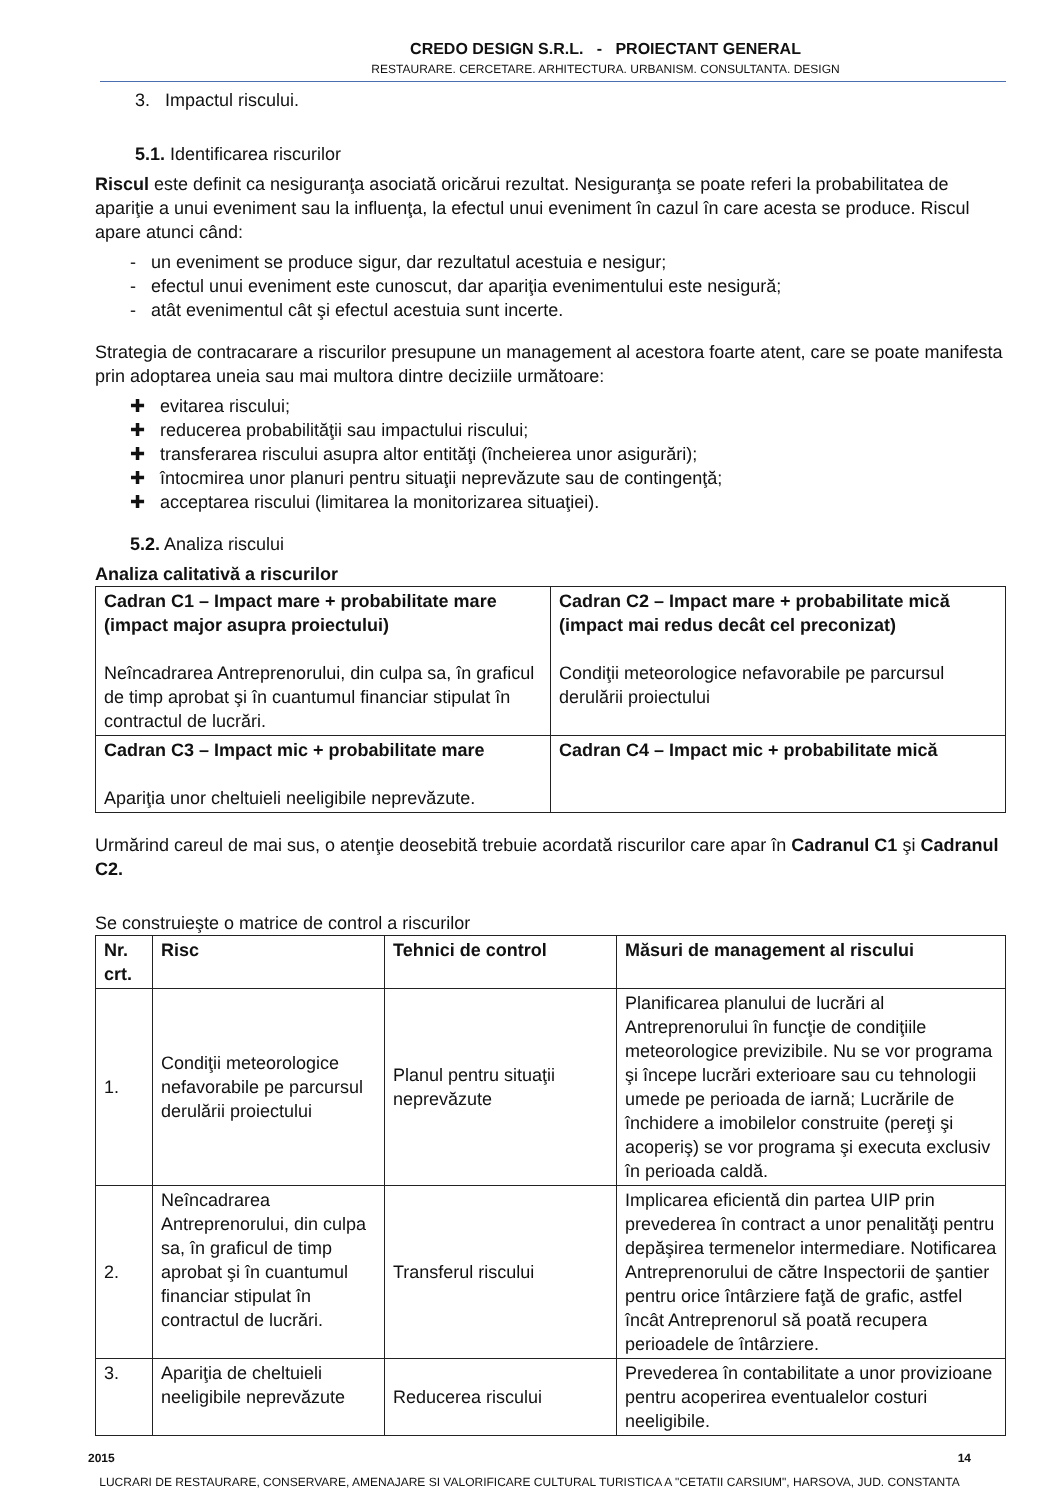CREDO DESIGN S.R.L. - PROIECTANT GENERAL
RESTAURARE. CERCETARE. ARHITECTURA. URBANISM. CONSULTANTA. DESIGN
3. Impactul riscului.
5.1. Identificarea riscurilor
Riscul este definit ca nesiguranţa asociată oricărui rezultat. Nesiguranţa se poate referi la probabilitatea de apariţie a unui eveniment sau la influenţa, la efectul unui eveniment în cazul în care acesta se produce. Riscul apare atunci când:
- un eveniment se produce sigur, dar rezultatul acestuia e nesigur;
- efectul unui eveniment este cunoscut, dar apariţia evenimentului este nesigură;
- atât evenimentul cât şi efectul acestuia sunt incerte.
Strategia de contracarare a riscurilor presupune un management al acestora foarte atent, care se poate manifesta prin adoptarea uneia sau mai multora dintre deciziile următoare:
✚ evitarea riscului;
✚ reducerea probabilităţii sau impactului riscului;
✚ transferarea riscului asupra altor entităţi (încheierea unor asigurări);
✚ întocmirea unor planuri pentru situaţii neprevăzute sau de contingenţă;
✚ acceptarea riscului (limitarea la monitorizarea situaţiei).
5.2. Analiza riscului
Analiza calitativă a riscurilor
| Cadran C1 – Impact mare + probabilitate mare (impact major asupra proiectului) Neîncadrarea Antreprenorului, din culpa sa, în graficul de timp aprobat şi în cuantumul financiar stipulat în contractul de lucrări. | Cadran C2 – Impact mare + probabilitate mică (impact mai redus decât cel preconizat) Condiţii meteorologice nefavorabile pe parcursul derulării proiectului |
| Cadran C3 – Impact mic + probabilitate mare Apariţia unor cheltuieli neeligibile neprevăzute. | Cadran C4 – Impact mic + probabilitate mică |
Urmărind careul de mai sus, o atenţie deosebită trebuie acordată riscurilor care apar în Cadranul C1 şi Cadranul C2.
Se construieşte o matrice de control a riscurilor
| Nr. crt. | Risc | Tehnici de control | Măsuri de management al riscului |
| --- | --- | --- | --- |
| 1. | Condiţii meteorologice nefavorabile pe parcursul derulării proiectului | Planul pentru situaţii neprevăzute | Planificarea planului de lucrări al Antreprenorului în funcţie de condiţiile meteorologice previzibile. Nu se vor programa şi începe lucrări exterioare sau cu tehnologii umede pe perioada de iarnă; Lucrările de închidere a imobilelor construite (pereţi şi acoperiş) se vor programa şi executa exclusiv în perioada caldă. |
| 2. | Neîncadrarea Antreprenorului, din culpa sa, în graficul de timp aprobat şi în cuantumul financiar stipulat în contractul de lucrări. | Transferul riscului | Implicarea eficientă din partea UIP prin prevederea în contract a unor penalităţi pentru depăşirea termenelor intermediare. Notificarea Antreprenorului de către Inspectorii de şantier pentru orice întârziere faţă de grafic, astfel încât Antreprenorul să poată recupera perioadele de întârziere. |
| 3. | Apariţia de cheltuieli neeligibile neprevăzute | Reducerea riscului | Prevederea în contabilitate a unor provizioane pentru acoperirea eventualelor costuri neeligibile. |
2015 14
LUCRARI DE RESTAURARE, CONSERVARE, AMENAJARE SI VALORIFICARE CULTURAL TURISTICA A "CETATII CARSIUM", HARSOVA, JUD. CONSTANTA